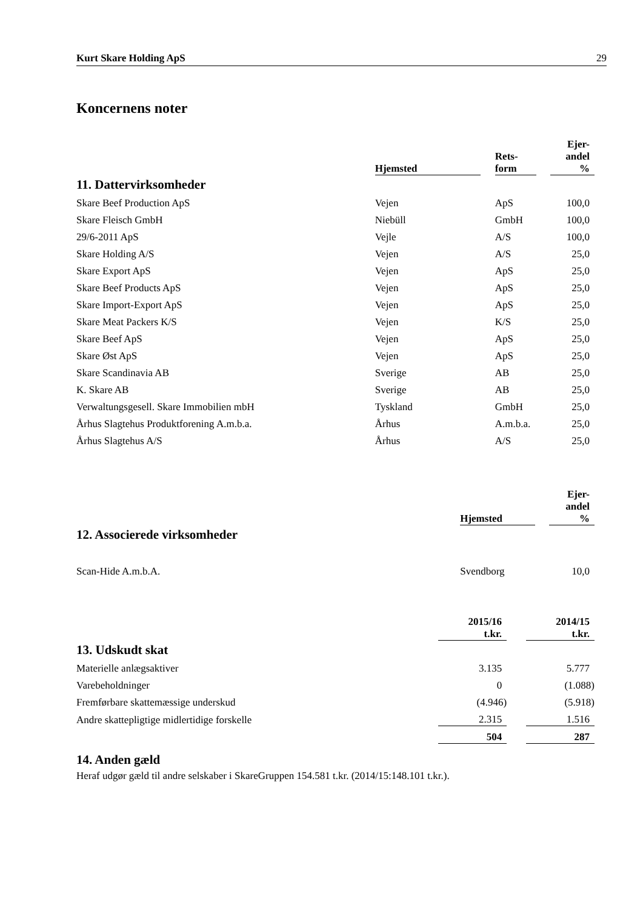Kurt Skare Holding ApS 29
Koncernens noter
| | Hjemsted | | Rets- form | | Ejer- andel % |
| --- | --- | --- | --- | --- | --- |
| 11. Dattervirksomheder | | | | | |
| Skare Beef Production ApS | Vejen | | ApS | | 100,0 |
| Skare Fleisch GmbH | Niebüll | | GmbH | | 100,0 |
| 29/6-2011 ApS | Vejle | | A/S | | 100,0 |
| Skare Holding A/S | Vejen | | A/S | | 25,0 |
| Skare Export ApS | Vejen | | ApS | | 25,0 |
| Skare Beef Products ApS | Vejen | | ApS | | 25,0 |
| Skare Import-Export ApS | Vejen | | ApS | | 25,0 |
| Skare Meat Packers K/S | Vejen | | K/S | | 25,0 |
| Skare Beef ApS | Vejen | | ApS | | 25,0 |
| Skare Øst ApS | Vejen | | ApS | | 25,0 |
| Skare Scandinavia AB | Sverige | | AB | | 25,0 |
| K. Skare AB | Sverige | | AB | | 25,0 |
| Verwaltungsgesell. Skare Immobilien mbH | Tyskland | | GmbH | | 25,0 |
| Århus Slagtehus Produktforening A.m.b.a. | Århus | | A.m.b.a. | | 25,0 |
| Århus Slagtehus A/S | Århus | | A/S | | 25,0 |
| | Hjemsted | | Ejer- andel % |
| --- | --- | --- | --- |
| 12. Associerede virksomheder | | | |
| Scan-Hide A.m.b.A. | Svendborg | | 10,0 |
| | 2015/16 t.kr. | | 2014/15 t.kr. |
| --- | --- | --- | --- |
| 13. Udskudt skat | | | |
| Materielle anlægsaktiver | 3.135 | | 5.777 |
| Varebeholdninger | 0 | | (1.088) |
| Fremførbare skattemæssige underskud | (4.946) | | (5.918) |
| Andre skattepligtige midlertidige forskelle | 2.315 | | 1.516 |
| | 504 | | 287 |
14. Anden gæld
Heraf udgør gæld til andre selskaber i SkareGruppen 154.581 t.kr. (2014/15:148.101 t.kr.).